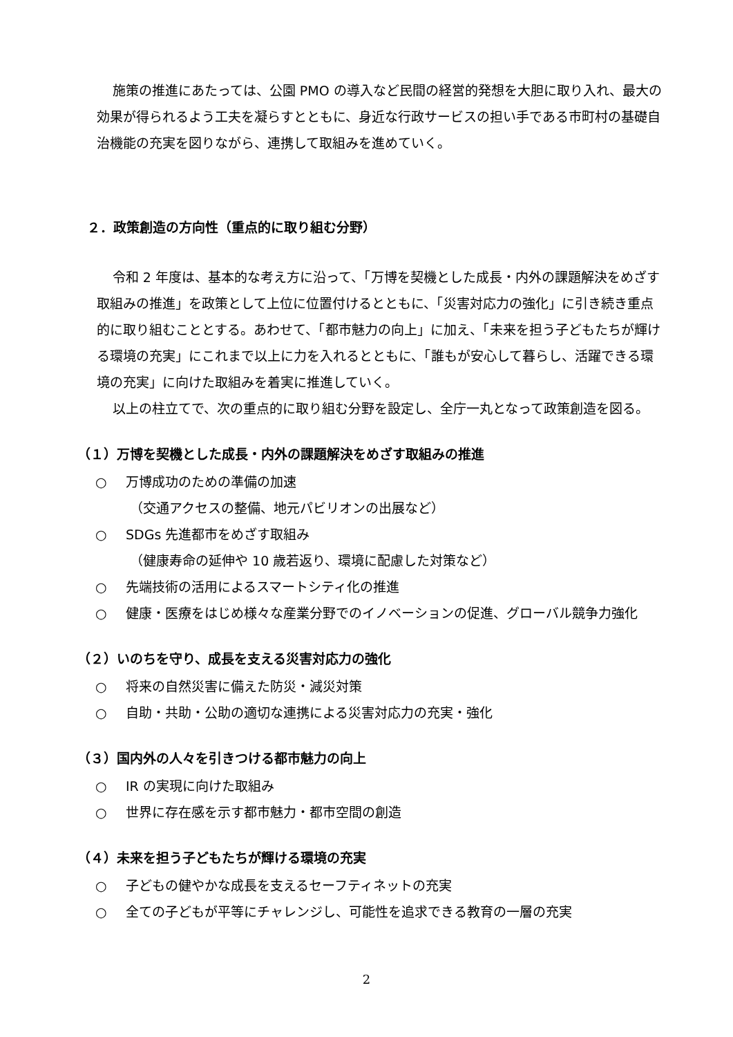施策の推進にあたっては、公園 PMO の導入など民間の経営的発想を大胆に取り入れ、最大の効果が得られるよう工夫を凝らすとともに、身近な行政サービスの担い手である市町村の基礎自治機能の充実を図りながら、連携して取組みを進めていく。
２．政策創造の方向性（重点的に取り組む分野）
令和 2 年度は、基本的な考え方に沿って、「万博を契機とした成長・内外の課題解決をめざす取組みの推進」を政策として上位に位置付けるとともに、「災害対応力の強化」に引き続き重点的に取り組むこととする。あわせて、「都市魅力の向上」に加え、「未来を担う子どもたちが輝ける環境の充実」にこれまで以上に力を入れるとともに、「誰もが安心して暮らし、活躍できる環境の充実」に向けた取組みを着実に推進していく。
以上の柱立てで、次の重点的に取り組む分野を設定し、全庁一丸となって政策創造を図る。
（１）万博を契機とした成長・内外の課題解決をめざす取組みの推進
○ 万博成功のための準備の加速
（交通アクセスの整備、地元パビリオンの出展など）
○ SDGs 先進都市をめざす取組み
（健康寿命の延伸や 10 歳若返り、環境に配慮した対策など）
○ 先端技術の活用によるスマートシティ化の推進
○ 健康・医療をはじめ様々な産業分野でのイノベーションの促進、グローバル競争力強化
（２）いのちを守り、成長を支える災害対応力の強化
○ 将来の自然災害に備えた防災・減災対策
○ 自助・共助・公助の適切な連携による災害対応力の充実・強化
（３）国内外の人々を引きつける都市魅力の向上
○ IR の実現に向けた取組み
○ 世界に存在感を示す都市魅力・都市空間の創造
（４）未来を担う子どもたちが輝ける環境の充実
○ 子どもの健やかな成長を支えるセーフティネットの充実
○ 全ての子どもが平等にチャレンジし、可能性を追求できる教育の一層の充実
2